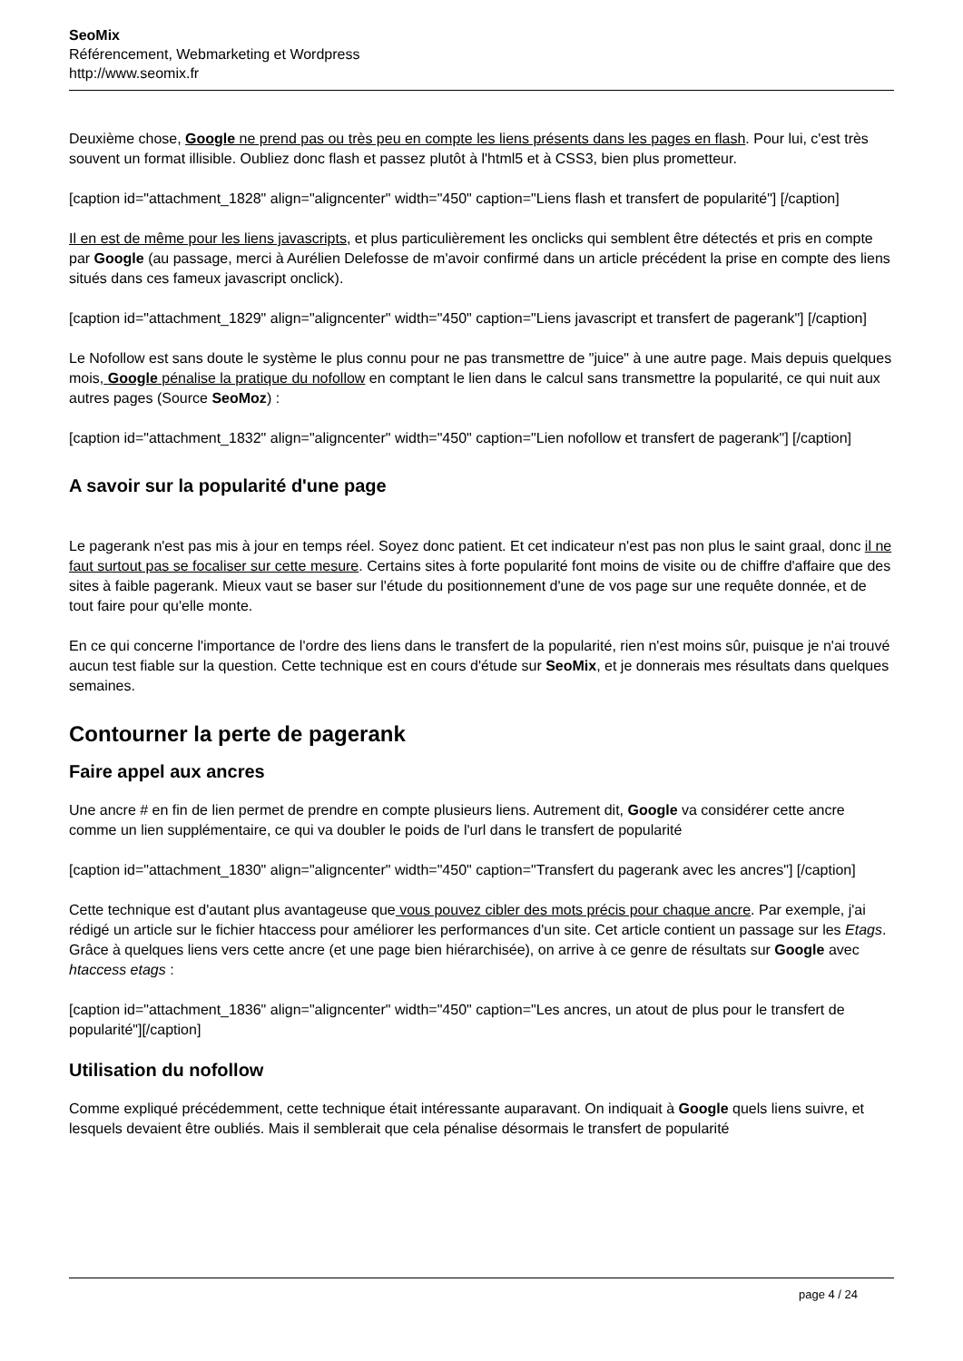SeoMix
Référencement, Webmarketing et Wordpress
http://www.seomix.fr
Deuxième chose, Google ne prend pas ou très peu en compte les liens présents dans les pages en flash. Pour lui, c'est très souvent un format illisible. Oubliez donc flash et passez plutôt à l'html5 et à CSS3, bien plus prometteur.
[caption id="attachment_1828" align="aligncenter" width="450" caption="Liens flash et transfert de popularité"] [/caption]
Il en est de même pour les liens javascripts, et plus particulièrement les onclicks qui semblent être détectés et pris en compte par Google (au passage, merci à Aurélien Delefosse de m'avoir confirmé dans un article précédent la prise en compte des liens situés dans ces fameux javascript onclick).
[caption id="attachment_1829" align="aligncenter" width="450" caption="Liens javascript et transfert de pagerank"] [/caption]
Le Nofollow est sans doute le système le plus connu pour ne pas transmettre de "juice" à une autre page. Mais depuis quelques mois, Google pénalise la pratique du nofollow en comptant le lien dans le calcul sans transmettre la popularité, ce qui nuit aux autres pages (Source SeoMoz) :
[caption id="attachment_1832" align="aligncenter" width="450" caption="Lien nofollow et transfert de pagerank"] [/caption]
A savoir sur la popularité d'une page
Le pagerank n'est pas mis à jour en temps réel. Soyez donc patient. Et cet indicateur n'est pas non plus le saint graal, donc il ne faut surtout pas se focaliser sur cette mesure. Certains sites à forte popularité font moins de visite ou de chiffre d'affaire que des sites à faible pagerank. Mieux vaut se baser sur l'étude du positionnement d'une de vos page sur une requête donnée, et de tout faire pour qu'elle monte.
En ce qui concerne l'importance de l'ordre des liens dans le transfert de la popularité, rien n'est moins sûr, puisque je n'ai trouvé aucun test fiable sur la question. Cette technique est en cours d'étude sur SeoMix, et je donnerais mes résultats dans quelques semaines.
Contourner la perte de pagerank
Faire appel aux ancres
Une ancre # en fin de lien permet de prendre en compte plusieurs liens. Autrement dit, Google va considérer cette ancre comme un lien supplémentaire, ce qui va doubler le poids de l'url dans le transfert de popularité
[caption id="attachment_1830" align="aligncenter" width="450" caption="Transfert du pagerank avec les ancres"] [/caption]
Cette technique est d'autant plus avantageuse que vous pouvez cibler des mots précis pour chaque ancre. Par exemple, j'ai rédigé un article sur le fichier htaccess pour améliorer les performances d'un site. Cet article contient un passage sur les Etags. Grâce à quelques liens vers cette ancre (et une page bien hiérarchisée), on arrive à ce genre de résultats sur Google avec htaccess etags :
[caption id="attachment_1836" align="aligncenter" width="450" caption="Les ancres, un atout de plus pour le transfert de popularité"][/caption]
Utilisation du nofollow
Comme expliqué précédemment, cette technique était intéressante auparavant. On indiquait à Google quels liens suivre, et lesquels devaient être oubliés. Mais il semblerait que cela pénalise désormais le transfert de popularité
page 4 / 24